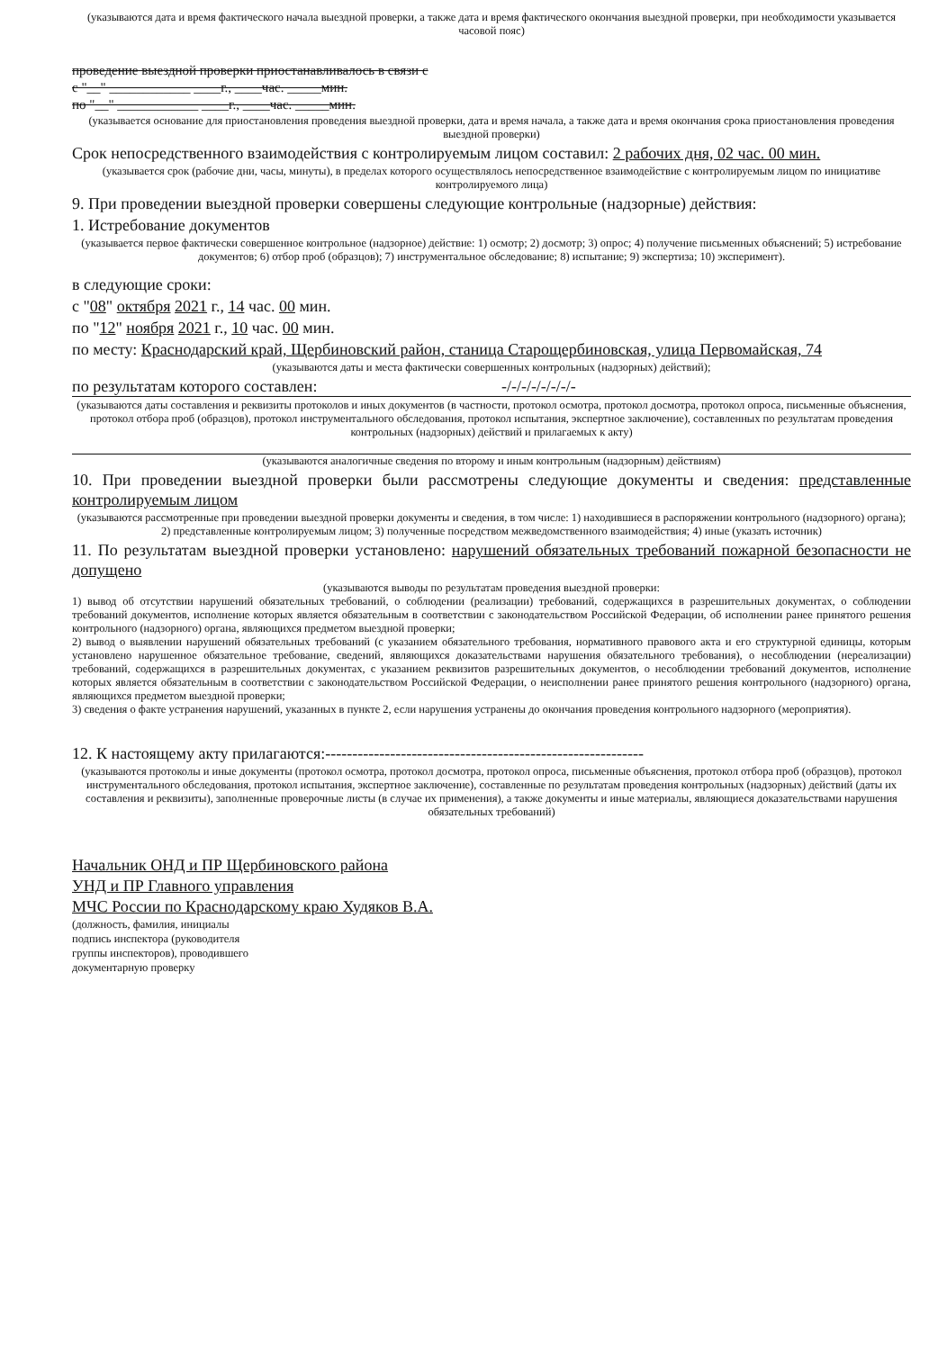(указываются дата и время фактического начала выездной проверки, а также дата и время фактического окончания выездной проверки, при необходимости указывается часовой пояс)
проведение выездной проверки приостанавливалось в связи с
с "__" ____________ ____г., ____час. _____мин.
по "__" ____________ ____г., ____час. _____мин.
(указывается основание для приостановления проведения выездной проверки, дата и время начала, а также дата и время окончания срока приостановления проведения выездной проверки)
Срок непосредственного взаимодействия с контролируемым лицом составил: 2 рабочих дня, 02 час. 00 мин.
(указывается срок (рабочие дни, часы, минуты), в пределах которого осуществлялось непосредственное взаимодействие с контролируемым лицом по инициативе контролируемого лица)
9. При проведении выездной проверки совершены следующие контрольные (надзорные) действия:
1. Истребование документов
(указывается первое фактически совершенное контрольное (надзорное) действие: 1) осмотр; 2) досмотр; 3) опрос; 4) получение письменных объяснений; 5) истребование документов; 6) отбор проб (образцов); 7) инструментальное обследование; 8) испытание; 9) экспертиза; 10) эксперимент).
в следующие сроки:
с "08" октября 2021 г., 14 час. 00 мин.
по "12" ноября 2021 г., 10 час. 00 мин.
по месту: Краснодарский край, Щербиновский район, станица Старощербиновская, улица Первомайская, 74
(указываются даты и места фактически совершенных контрольных (надзорных) действий);
по результатам которого составлен: -/-/-/-/-/-/-/-
(указываются даты составления и реквизиты протоколов и иных документов (в частности, протокол осмотра, протокол досмотра, протокол опроса, письменные объяснения, протокол отбора проб (образцов), протокол инструментального обследования, протокол испытания, экспертное заключение), составленных по результатам проведения контрольных (надзорных) действий и прилагаемых к акту)
(указываются аналогичные сведения по второму и иным контрольным (надзорным) действиям)
10. При проведении выездной проверки были рассмотрены следующие документы и сведения: представленные контролируемым лицом
(указываются рассмотренные при проведении выездной проверки документы и сведения, в том числе: 1) находившиеся в распоряжении контрольного (надзорного) органа); 2) представленные контролируемым лицом; 3) полученные посредством межведомственного взаимодействия; 4) иные (указать источник)
11. По результатам выездной проверки установлено: нарушений обязательных требований пожарной безопасности не допущено
(указываются выводы по результатам проведения выездной проверки:
1) вывод об отсутствии нарушений обязательных требований, о соблюдении (реализации) требований, содержащихся в разрешительных документах, о соблюдении требований документов, исполнение которых является обязательным в соответствии с законодательством Российской Федерации, об исполнении ранее принятого решения контрольного (надзорного) органа, являющихся предметом выездной проверки;
2) вывод о выявлении нарушений обязательных требований (с указанием обязательного требования, нормативного правового акта и его структурной единицы, которым установлено нарушенное обязательное требование, сведений, являющихся доказательствами нарушения обязательного требования), о несоблюдении (нереализации) требований, содержащихся в разрешительных документах, с указанием реквизитов разрешительных документов, о несоблюдении требований документов, исполнение которых является обязательным в соответствии с законодательством Российской Федерации, о неисполнении ранее принятого решения контрольного (надзорного) органа, являющихся предметом выездной проверки;
3) сведения о факте устранения нарушений, указанных в пункте 2, если нарушения устранены до окончания проведения контрольного надзорного (мероприятия).
12. К настоящему акту прилагаются:-----------------------------------------------------------
(указываются протоколы и иные документы (протокол осмотра, протокол досмотра, протокол опроса, письменные объяснения, протокол отбора проб (образцов), протокол инструментального обследования, протокол испытания, экспертное заключение), составленные по результатам проведения контрольных (надзорных) действий (даты их составления и реквизиты), заполненные проверочные листы (в случае их применения), а также документы и иные материалы, являющиеся доказательствами нарушения обязательных требований)
Начальник ОНД и ПР Щербиновского района
УНД и ПР Главного управления
МЧС России по Краснодарскому краю Худяков В.А.
(должность, фамилия, инициалы
подпись инспектора (руководителя
группы инспекторов), проводившего
документарную проверку